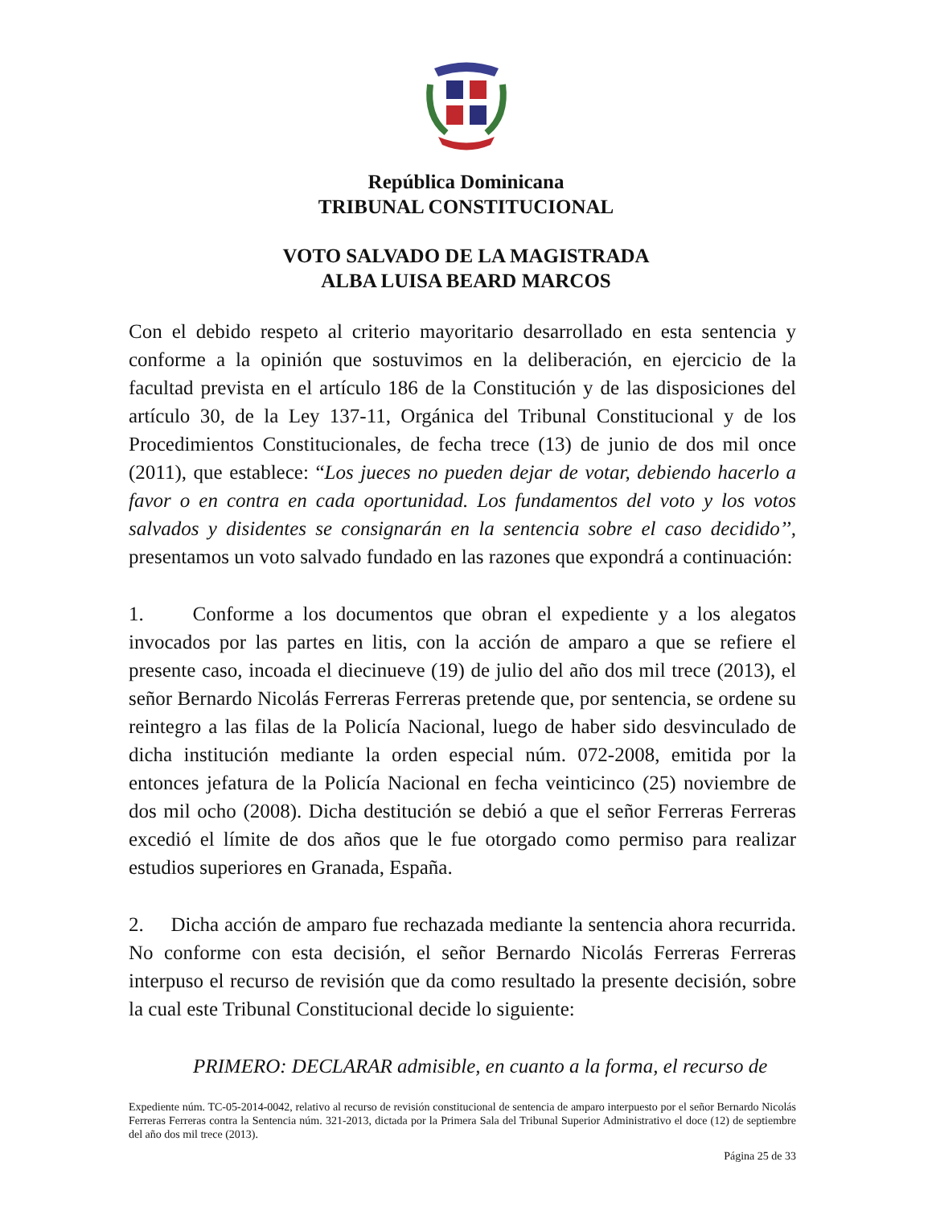República Dominicana
TRIBUNAL CONSTITUCIONAL
VOTO SALVADO DE LA MAGISTRADA
ALBA LUISA BEARD MARCOS
Con el debido respeto al criterio mayoritario desarrollado en esta sentencia y conforme a la opinión que sostuvimos en la deliberación, en ejercicio de la facultad prevista en el artículo 186 de la Constitución y de las disposiciones del artículo 30, de la Ley 137-11, Orgánica del Tribunal Constitucional y de los Procedimientos Constitucionales, de fecha trece (13) de junio de dos mil once (2011), que establece: “Los jueces no pueden dejar de votar, debiendo hacerlo a favor o en contra en cada oportunidad. Los fundamentos del voto y los votos salvados y disidentes se consignarán en la sentencia sobre el caso decidido’’, presentamos un voto salvado fundado en las razones que expondrá a continuación:
1. Conforme a los documentos que obran el expediente y a los alegatos invocados por las partes en litis, con la acción de amparo a que se refiere el presente caso, incoada el diecinueve (19) de julio del año dos mil trece (2013), el señor Bernardo Nicolás Ferreras Ferreras pretende que, por sentencia, se ordene su reintegro a las filas de la Policía Nacional, luego de haber sido desvinculado de dicha institución mediante la orden especial núm. 072-2008, emitida por la entonces jefatura de la Policía Nacional en fecha veinticinco (25) noviembre de dos mil ocho (2008). Dicha destitución se debió a que el señor Ferreras Ferreras excedió el límite de dos años que le fue otorgado como permiso para realizar estudios superiores en Granada, España.
2. Dicha acción de amparo fue rechazada mediante la sentencia ahora recurrida. No conforme con esta decisión, el señor Bernardo Nicolás Ferreras Ferreras interpuso el recurso de revisión que da como resultado la presente decisión, sobre la cual este Tribunal Constitucional decide lo siguiente:
PRIMERO: DECLARAR admisible, en cuanto a la forma, el recurso de
Expediente núm. TC-05-2014-0042, relativo al recurso de revisión constitucional de sentencia de amparo interpuesto por el señor Bernardo Nicolás Ferreras Ferreras contra la Sentencia núm. 321-2013, dictada por la Primera Sala del Tribunal Superior Administrativo el doce (12) de septiembre del año dos mil trece (2013).
Página 25 de 33